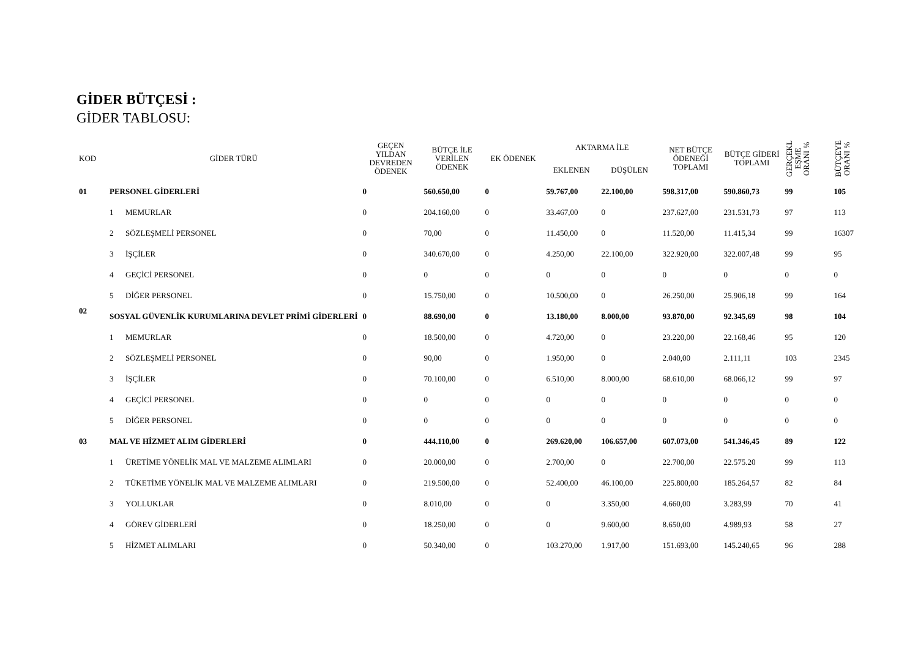GİDER BÜTÇESİ :
GİDER TABLOSU:
| KOD | GİDER TÜRÜ | | GEÇEN YILDAN DEVREDEN ÖDENEK | BÜTÇE İLE VERİLEN ÖDENEK | EK ÖDENEK | AKTARMA İLE | | NET BÜTÇE ÖDENEĞİ TOPLAMI | BÜTÇE GİDERİ TOPLAMI | GERÇEKL EŞME ORANI % | BÜTÇEYE ORANI % |
| --- | --- | --- | --- | --- | --- | --- | --- | --- | --- | --- | --- |
| | | | | | | EKLENEN | DÜŞÜLEN | | | | |
| 01 | PERSONEL GİDERLERİ | | 0 | 560.650,00 | 0 | 59.767,00 | 22.100,00 | 598.317,00 | 590.860,73 | 99 | 105 |
| | 1 | MEMURLAR | 0 | 204.160,00 | 0 | 33.467,00 | 0 | 237.627,00 | 231.531,73 | 97 | 113 |
| | 2 | SÖZLEŞMELİ PERSONEL | 0 | 70,00 | 0 | 11.450,00 | 0 | 11.520,00 | 11.415,34 | 99 | 16307 |
| | 3 | İŞÇİLER | 0 | 340.670,00 | 0 | 4.250,00 | 22.100,00 | 322.920,00 | 322.007,48 | 99 | 95 |
| | 4 | GEÇİCİ PERSONEL | 0 | 0 | 0 | 0 | 0 | 0 | 0 | 0 | 0 |
| | 5 | DİĞER PERSONEL | 0 | 15.750,00 | 0 | 10.500,00 | 0 | 26.250,00 | 25.906,18 | 99 | 164 |
| 02 | SOSYAL GÜVENLİK KURUMLARINA DEVLET PRİMİ GİDERLERİ | | 0 | 88.690,00 | 0 | 13.180,00 | 8.000,00 | 93.870,00 | 92.345,69 | 98 | 104 |
| | 1 | MEMURLAR | 0 | 18.500,00 | 0 | 4.720,00 | 0 | 23.220,00 | 22.168,46 | 95 | 120 |
| | 2 | SÖZLEŞMELİ PERSONEL | 0 | 90,00 | 0 | 1.950,00 | 0 | 2.040,00 | 2.111,11 | 103 | 2345 |
| | 3 | İŞÇİLER | 0 | 70.100,00 | 0 | 6.510,00 | 8.000,00 | 68.610,00 | 68.066,12 | 99 | 97 |
| | 4 | GEÇİCİ PERSONEL | 0 | 0 | 0 | 0 | 0 | 0 | 0 | 0 | 0 |
| | 5 | DİĞER PERSONEL | 0 | 0 | 0 | 0 | 0 | 0 | 0 | 0 | 0 |
| 03 | MAL VE HİZMET ALIM GİDERLERİ | | 0 | 444.110,00 | 0 | 269.620,00 | 106.657,00 | 607.073,00 | 541.346,45 | 89 | 122 |
| | 1 | ÜRETİME YÖNELİK MAL VE MALZEME ALIMLARI | 0 | 20.000,00 | 0 | 2.700,00 | 0 | 22.700,00 | 22.575.20 | 99 | 113 |
| | 2 | TÜKETİME YÖNELİK MAL VE MALZEME ALIMLARI | 0 | 219.500,00 | 0 | 52.400,00 | 46.100,00 | 225.800,00 | 185.264,57 | 82 | 84 |
| | 3 | YOLLUKLAR | 0 | 8.010,00 | 0 | 0 | 3.350,00 | 4.660,00 | 3.283,99 | 70 | 41 |
| | 4 | GÖREV GİDERLERİ | 0 | 18.250,00 | 0 | 0 | 9.600,00 | 8.650,00 | 4.989,93 | 58 | 27 |
| | 5 | HİZMET ALIMLARI | 0 | 50.340,00 | 0 | 103.270,00 | 1.917,00 | 151.693,00 | 145.240,65 | 96 | 288 |